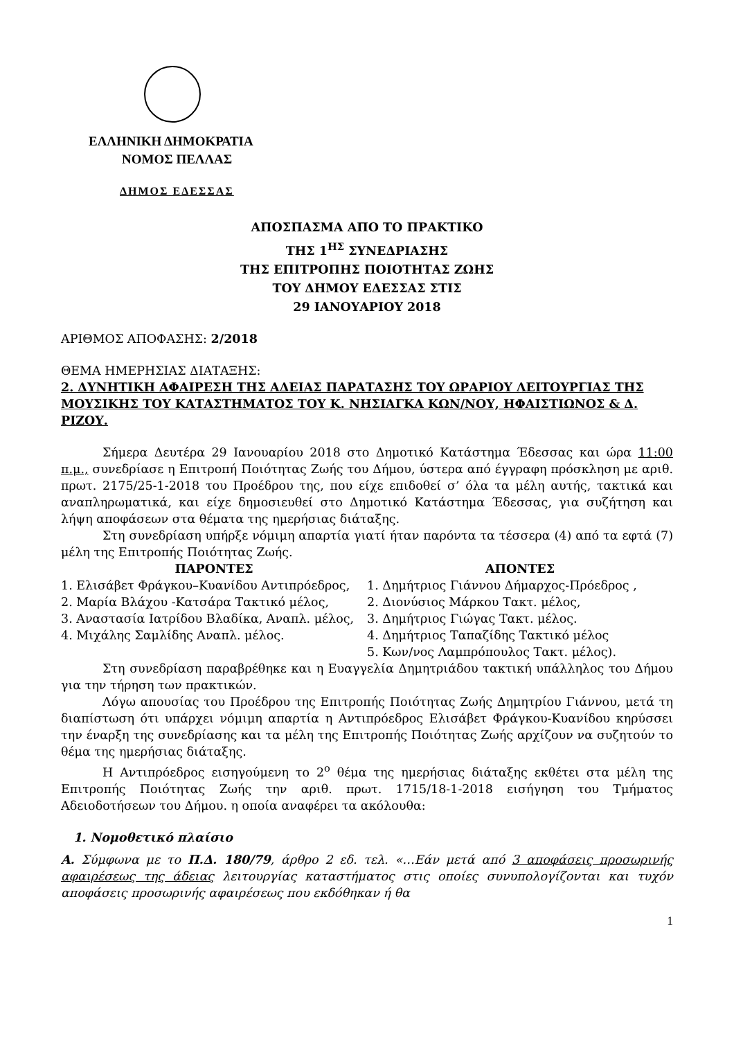ΕΛΛΗΝΙΚΗ ΔΗΜΟΚΡΑΤΙΑ
ΝΟΜΟΣ ΠΕΛΛΑΣ
ΔΗΜΟΣ ΕΔΕΣΣΑΣ
ΑΠΟΣΠΑΣΜΑ ΑΠΟ ΤΟ ΠΡΑΚΤΙΚΟ
ΤΗΣ 1<sup>ΗΣ</sup> ΣΥΝΕΔΡΙΑΣΗΣ
ΤΗΣ ΕΠΙΤΡΟΠΗΣ ΠΟΙΟΤΗΤΑΣ ΖΩΗΣ
ΤΟΥ ΔΗΜΟΥ ΕΔΕΣΣΑΣ ΣΤΙΣ
29 ΙΑΝΟΥΑΡΙΟΥ 2018
ΑΡΙΘΜΟΣ ΑΠΟΦΑΣΗΣ: 2/2018
ΘΕΜΑ ΗΜΕΡΗΣΙΑΣ ΔΙΑΤΑΞΗΣ:
2. ΔΥΝΗΤΙΚΗ ΑΦΑΙΡΕΣΗ ΤΗΣ ΑΔΕΙΑΣ ΠΑΡΑΤΑΣΗΣ ΤΟΥ ΩΡΑΡΙΟΥ ΛΕΙΤΟΥΡΓΙΑΣ ΤΗΣ ΜΟΥΣΙΚΗΣ ΤΟΥ ΚΑΤΑΣΤΗΜΑΤΟΣ ΤΟΥ Κ. ΝΗΣΙΑΓΚΑ ΚΩΝ/ΝΟΥ, ΗΦΑΙΣΤΙΩΝΟΣ & Δ. ΡΙΖΟΥ.
Σήμερα Δευτέρα 29 Ιανουαρίου 2018 στο Δημοτικό Κατάστημα Έδεσσας και ώρα 11:00 π.μ., συνεδρίασε η Επιτροπή Ποιότητας Ζωής του Δήμου, ύστερα από έγγραφη πρόσκληση με αριθ. πρωτ. 2175/25-1-2018 του Προέδρου της, που είχε επιδοθεί σ’ όλα τα μέλη αυτής, τακτικά και αναπληρωματικά, και είχε δημοσιευθεί στο Δημοτικό Κατάστημα Έδεσσας, για συζήτηση και λήψη αποφάσεων στα θέματα της ημερήσιας διάταξης.
Στη συνεδρίαση υπήρξε νόμιμη απαρτία γιατί ήταν παρόντα τα τέσσερα (4) από τα εφτά (7) μέλη της Επιτροπής Ποιότητας Ζωής.
| ΠΑΡΟΝΤΕΣ | ΑΠΟΝΤΕΣ |
| --- | --- |
| 1. Ελισάβετ Φράγκου–Κυανίδου Αντιπρόεδρος, 2. Μαρία Βλάχου -Κατσάρα Τακτικό μέλος, 3. Αναστασία Ιατρίδου Βλαδίκα, Αναπλ. μέλος, 4. Μιχάλης Σαμλίδης Αναπλ. μέλος. | 1. Δημήτριος Γιάννου Δήμαρχος-Πρόεδρος , 2. Διονύσιος Μάρκου Τακτ. μέλος, 3. Δημήτριος Γιώγας Τακτ. μέλος. 4. Δημήτριος Ταπαζίδης Τακτικό μέλος 5. Κων/νος Λαμπρόπουλος Τακτ. μέλος). |
Στη συνεδρίαση παραβρέθηκε και η Ευαγγελία Δημητριάδου τακτική υπάλληλος του Δήμου για την τήρηση των πρακτικών.
Λόγω απουσίας του Προέδρου της Επιτροπής Ποιότητας Ζωής Δημητρίου Γιάννου, μετά τη διαπίστωση ότι υπάρχει νόμιμη απαρτία η Αντιπρόεδρος Ελισάβετ Φράγκου-Κυανίδου κηρύσσει την έναρξη της συνεδρίασης και τα μέλη της Επιτροπής Ποιότητας Ζωής αρχίζουν να συζητούν το θέμα της ημερήσιας διάταξης.
Η Αντιπρόεδρος εισηγούμενη το 2<sup>ο</sup> θέμα της ημερήσιας διάταξης εκθέτει στα μέλη της Επιτροπής Ποιότητας Ζωής την αριθ. πρωτ. 1715/18-1-2018 εισήγηση του Τμήματος Αδειοδοτήσεων του Δήμου. η οποία αναφέρει τα ακόλουθα:
1. Νομοθετικό πλαίσιο
Α. Σύμφωνα με το Π.Δ. 180/79, άρθρο 2 εδ. τελ. «…Εάν μετά από 3 αποφάσεις προσωρινής αφαιρέσεως της άδειας λειτουργίας καταστήματος στις οποίες συνυπολογίζονται και τυχόν αποφάσεις προσωρινής αφαιρέσεως που εκδόθηκαν ή θα
1